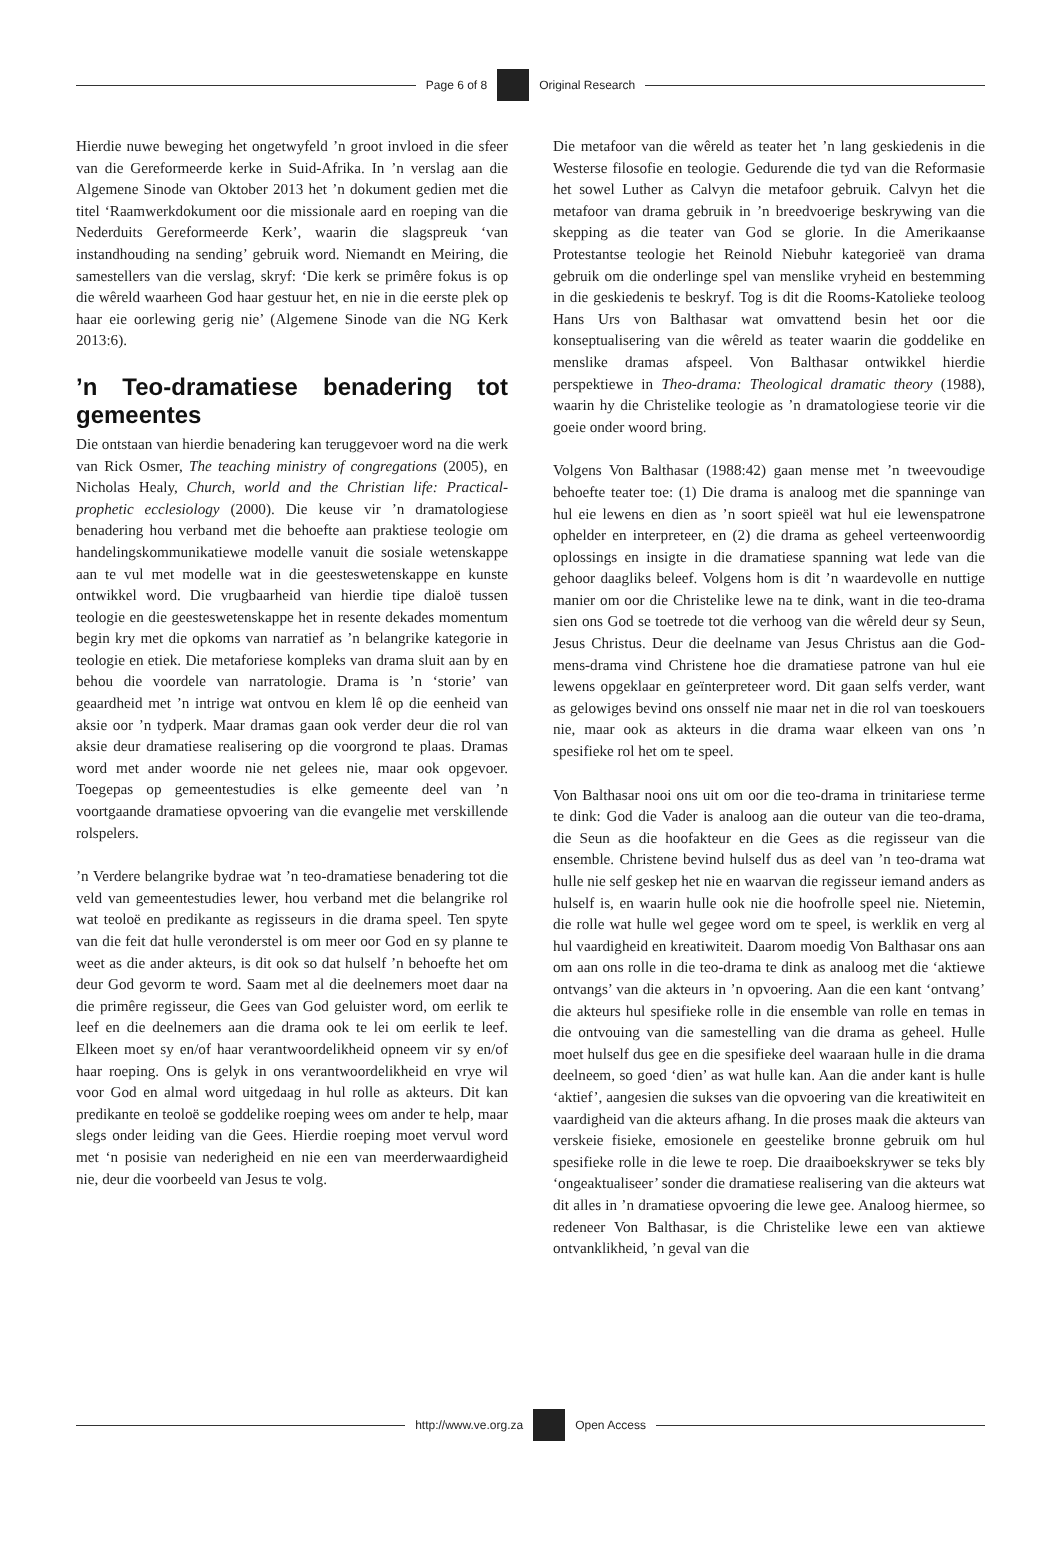Page 6 of 8 Original Research
Hierdie nuwe beweging het ongetwyfeld ’n groot invloed in die sfeer van die Gereformeerde kerke in Suid-Afrika. In ’n verslag aan die Algemene Sinode van Oktober 2013 het ’n dokument gedien met die titel ‘Raamwerkdokument oor die missionale aard en roeping van die Nederduits Gereformeerde Kerk’, waarin die slagspreuk ‘van instandhouding na sending’ gebruik word. Niemandt en Meiring, die samestellers van die verslag, skryf: ‘Die kerk se primêre fokus is op die wêreld waarheen God haar gestuur het, en nie in die eerste plek op haar eie oorlewing gerig nie’ (Algemene Sinode van die NG Kerk 2013:6).
’n Teo-dramatiese benadering tot gemeentes
Die ontstaan van hierdie benadering kan teruggevoer word na die werk van Rick Osmer, The teaching ministry of congregations (2005), en Nicholas Healy, Church, world and the Christian life: Practical-prophetic ecclesiology (2000). Die keuse vir ’n dramatologiese benadering hou verband met die behoefte aan praktiese teologie om handelingskommunikatiewe modelle vanuit die sosiale wetenskappe aan te vul met modelle wat in die geesteswetenskappe en kunste ontwikkel word. Die vrugbaarheid van hierdie tipe dialoë tussen teologie en die geesteswetenskappe het in resente dekades momentum begin kry met die opkoms van narratief as ’n belangrike kategorie in teologie en etiek. Die metaforiese kompleks van drama sluit aan by en behou die voordele van narratologie. Drama is ’n ‘storie’ van geaardheid met ’n intrige wat ontvou en klem lê op die eenheid van aksie oor ’n tydperk. Maar dramas gaan ook verder deur die rol van aksie deur dramatiese realisering op die voorgrond te plaas. Dramas word met ander woorde nie net gelees nie, maar ook opgevoer. Toegepas op gemeentestudies is elke gemeente deel van ’n voortgaande dramatiese opvoering van die evangelie met verskillende rolspelers.
’n Verdere belangrike bydrae wat ’n teo-dramatiese benadering tot die veld van gemeentestudies lewer, hou verband met die belangrike rol wat teoloë en predikante as regisseurs in die drama speel. Ten spyte van die feit dat hulle veronderstel is om meer oor God en sy planne te weet as die ander akteurs, is dit ook so dat hulself ’n behoefte het om deur God gevorm te word. Saam met al die deelnemers moet daar na die primêre regisseur, die Gees van God geluister word, om eerlik te leef en die deelnemers aan die drama ook te lei om eerlik te leef. Elkeen moet sy en/of haar verantwoordelikheid opneem vir sy en/of haar roeping. Ons is gelyk in ons verantwoordelikheid en vrye wil voor God en almal word uitgedaag in hul rolle as akteurs. Dit kan predikante en teoloë se goddelike roeping wees om ander te help, maar slegs onder leiding van die Gees. Hierdie roeping moet vervul word met ‘n posisie van nederigheid en nie een van meerderwaardigheid nie, deur die voorbeeld van Jesus te volg.
Die metafoor van die wêreld as teater het ’n lang geskiedenis in die Westerse filosofie en teologie. Gedurende die tyd van die Reformasie het sowel Luther as Calvyn die metafoor gebruik. Calvyn het die metafoor van drama gebruik in ’n breedvoerige beskrywing van die skepping as die teater van God se glorie. In die Amerikaanse Protestantse teologie het Reinold Niebuhr kategorieë van drama gebruik om die onderlinge spel van menslike vryheid en bestemming in die geskiedenis te beskryf. Tog is dit die Rooms-Katolieke teoloog Hans Urs von Balthasar wat omvattend besin het oor die konseptualisering van die wêreld as teater waarin die goddelike en menslike dramas afspeel. Von Balthasar ontwikkel hierdie perspektiewe in Theo-drama: Theological dramatic theory (1988), waarin hy die Christelike teologie as ’n dramatologiese teorie vir die goeie onder woord bring.
Volgens Von Balthasar (1988:42) gaan mense met ’n tweevoudige behoefte teater toe: (1) Die drama is analoog met die spanninge van hul eie lewens en dien as ’n soort spieël wat hul eie lewenspatrone ophelder en interpreteer, en (2) die drama as geheel verteenwoordig oplossings en insigte in die dramatiese spanning wat lede van die gehoor daagliks beleef. Volgens hom is dit ’n waardevolle en nuttige manier om oor die Christelike lewe na te dink, want in die teo-drama sien ons God se toetrede tot die verhoog van die wêreld deur sy Seun, Jesus Christus. Deur die deelname van Jesus Christus aan die God-mens-drama vind Christene hoe die dramatiese patrone van hul eie lewens opgeklaar en geïnterpreteer word. Dit gaan selfs verder, want as gelowiges bevind ons onsself nie maar net in die rol van toeskouers nie, maar ook as akteurs in die drama waar elkeen van ons ’n spesifieke rol het om te speel.
Von Balthasar nooi ons uit om oor die teo-drama in trinitariese terme te dink: God die Vader is analoog aan die outeur van die teo-drama, die Seun as die hoofakteur en die Gees as die regisseur van die ensemble. Christene bevind hulself dus as deel van ’n teo-drama wat hulle nie self geskep het nie en waarvan die regisseur iemand anders as hulself is, en waarin hulle ook nie die hoofrolle speel nie. Nietemin, die rolle wat hulle wel gegee word om te speel, is werklik en verg al hul vaardigheid en kreatiwiteit. Daarom moedig Von Balthasar ons aan om aan ons rolle in die teo-drama te dink as analoog met die ‘aktiewe ontvangs’ van die akteurs in ’n opvoering. Aan die een kant ‘ontvang’ die akteurs hul spesifieke rolle in die ensemble van rolle en temas in die ontvouing van die samestelling van die drama as geheel. Hulle moet hulself dus gee en die spesifieke deel waaraan hulle in die drama deelneem, so goed ‘dien’ as wat hulle kan. Aan die ander kant is hulle ‘aktief’, aangesien die sukses van die opvoering van die kreatiwiteit en vaardigheid van die akteurs afhang. In die proses maak die akteurs van verskeie fisieke, emosionele en geestelike bronne gebruik om hul spesifieke rolle in die lewe te roep. Die draaiboekskrywer se teks bly ‘ongeaktualiseer’ sonder die dramatiese realisering van die akteurs wat dit alles in ’n dramatiese opvoering die lewe gee. Analoog hiermee, so redeneer Von Balthasar, is die Christelike lewe een van aktiewe ontvanklikheid, ’n geval van die
http://www.ve.org.za Open Access